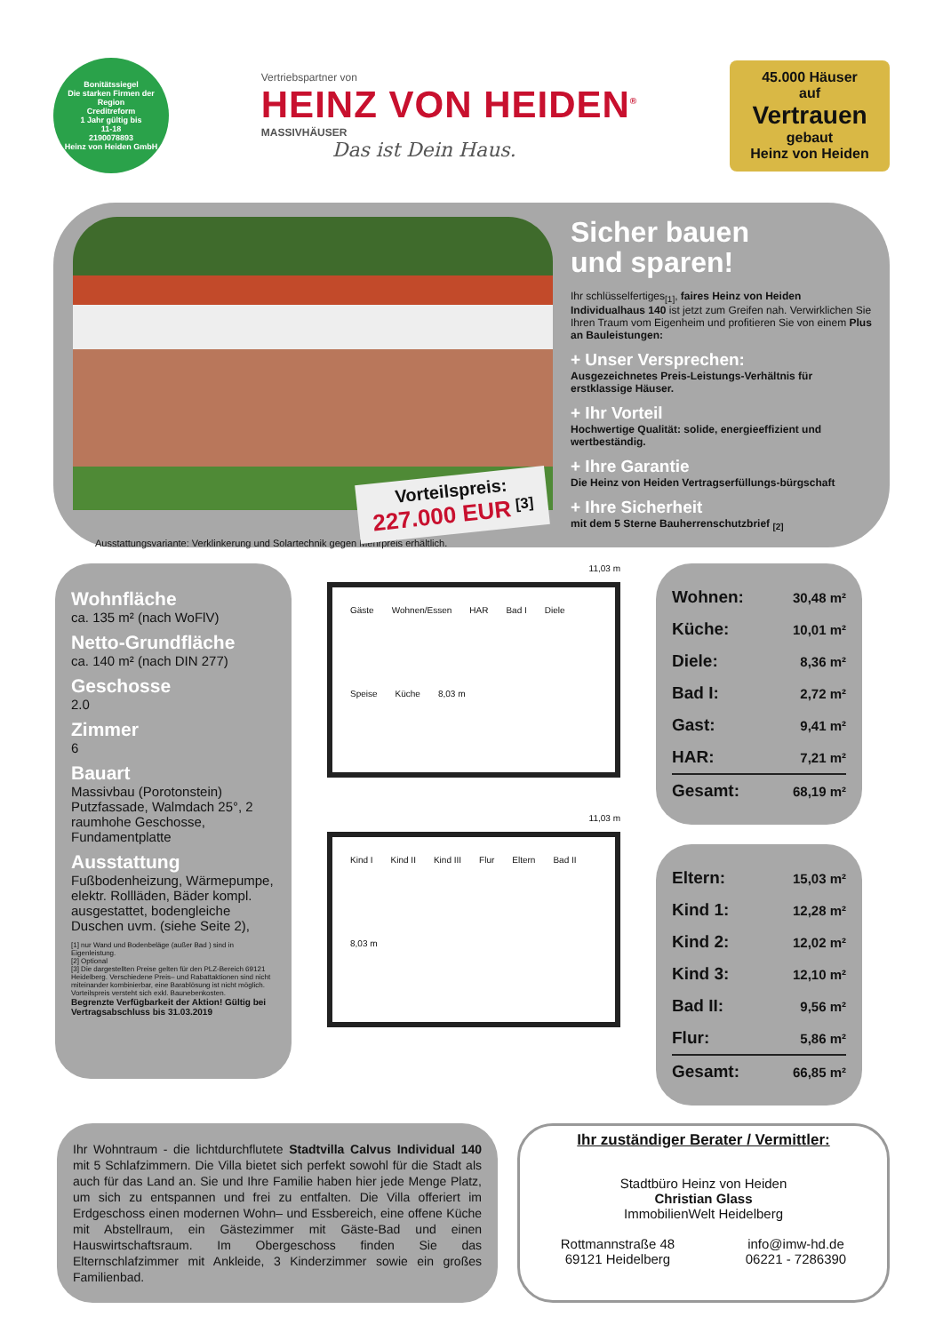Bonitätssiegel
Die starken Firmen der Region
Creditreform
1 Jahr gültig bis
11-18
2190078893
Heinz von Heiden GmbH
Vertriebspartner von
HEINZ VON HEIDEN<sup>®</sup>
MASSIVHÄUSER
Das ist Dein Haus.
45.000 Häuser
auf
Vertrauen
gebaut
Heinz von Heiden
Vorteilspreis:
227.000 EUR <sup>[3]</sup>
Ausstattungsvariante: Verklinkerung und Solartechnik gegen Mehrpreis erhältlich.
Sicher bauen
und sparen!
Ihr schlüsselfertiges<sub>[1]</sub>, faires Heinz von Heiden Individualhaus 140 ist jetzt zum Greifen nah. Verwirklichen Sie Ihren Traum vom Eigenheim und profitieren Sie von einem Plus an Bauleistungen:
+ Unser Versprechen:
Ausgezeichnetes Preis-Leistungs-Verhältnis für erstklassige Häuser.
+ Ihr Vorteil
Hochwertige Qualität: solide, energieeffizient und wertbeständig.
+ Ihre Garantie
Die Heinz von Heiden Vertragserfüllungs-bürgschaft
+ Ihre Sicherheit
mit dem 5 Sterne Bauherrenschutzbrief <sub>[2]</sub>
Wohnfläche
ca. 135 m² (nach WoFlV)
Netto-Grundfläche
ca. 140 m² (nach DIN 277)
Geschosse
2.0
Zimmer
6
Bauart
Massivbau (Porotonstein) Putzfassade, Walmdach 25°, 2 raumhohe Geschosse, Fundamentplatte
Ausstattung
Fußbodenheizung, Wärmepumpe, elektr. Rollläden, Bäder kompl. ausgestattet, bodengleiche Duschen uvm. (siehe Seite 2),
[1] nur Wand und Bodenbeläge (außer Bad ) sind in Eigenleistung.
[2] Optional
[3] Die dargestellten Preise gelten für den PLZ-Bereich 69121 Heidelberg. Verschiedene Preis– und Rabattaktionen sind nicht miteinander kombinierbar, eine Barablösung ist nicht möglich. Vorteilspreis versteht sich exkl. Baunebenkosten.
Begrenzte Verfügbarkeit der Aktion! Gültig bei Vertragsabschluss bis 31.03.2019
11,03 m
Gäste Wohnen/Essen HAR Bad I Diele Speise Küche 8,03 m
11,03 m
Kind I Kind II Kind III Flur Eltern Bad II 8,03 m
| Wohnen: | 30,48 m² |
| Küche: | 10,01 m² |
| Diele: | 8,36 m² |
| Bad I: | 2,72 m² |
| Gast: | 9,41 m² |
| HAR: | 7,21 m² |
| Gesamt: | 68,19 m² |
| Eltern: | 15,03 m² |
| Kind 1: | 12,28 m² |
| Kind 2: | 12,02 m² |
| Kind 3: | 12,10 m² |
| Bad II: | 9,56 m² |
| Flur: | 5,86 m² |
| Gesamt: | 66,85 m² |
Ihr Wohntraum - die lichtdurchflutete Stadtvilla Calvus Individual 140 mit 5 Schlafzimmern. Die Villa bietet sich perfekt sowohl für die Stadt als auch für das Land an. Sie und Ihre Familie haben hier jede Menge Platz, um sich zu entspannen und frei zu entfalten. Die Villa offeriert im Erdgeschoss einen modernen Wohn– und Essbereich, eine offene Küche mit Abstellraum, ein Gästezimmer mit Gäste-Bad und einen Hauswirtschaftsraum. Im Obergeschoss finden Sie das Elternschlafzimmer mit Ankleide, 3 Kinderzimmer sowie ein großes Familienbad.
Ihr zuständiger Berater / Vermittler:
Stadtbüro Heinz von Heiden
Christian Glass
ImmobilienWelt Heidelberg
Rottmannstraße 48
69121 Heidelberg
info@imw-hd.de
06221 - 7286390